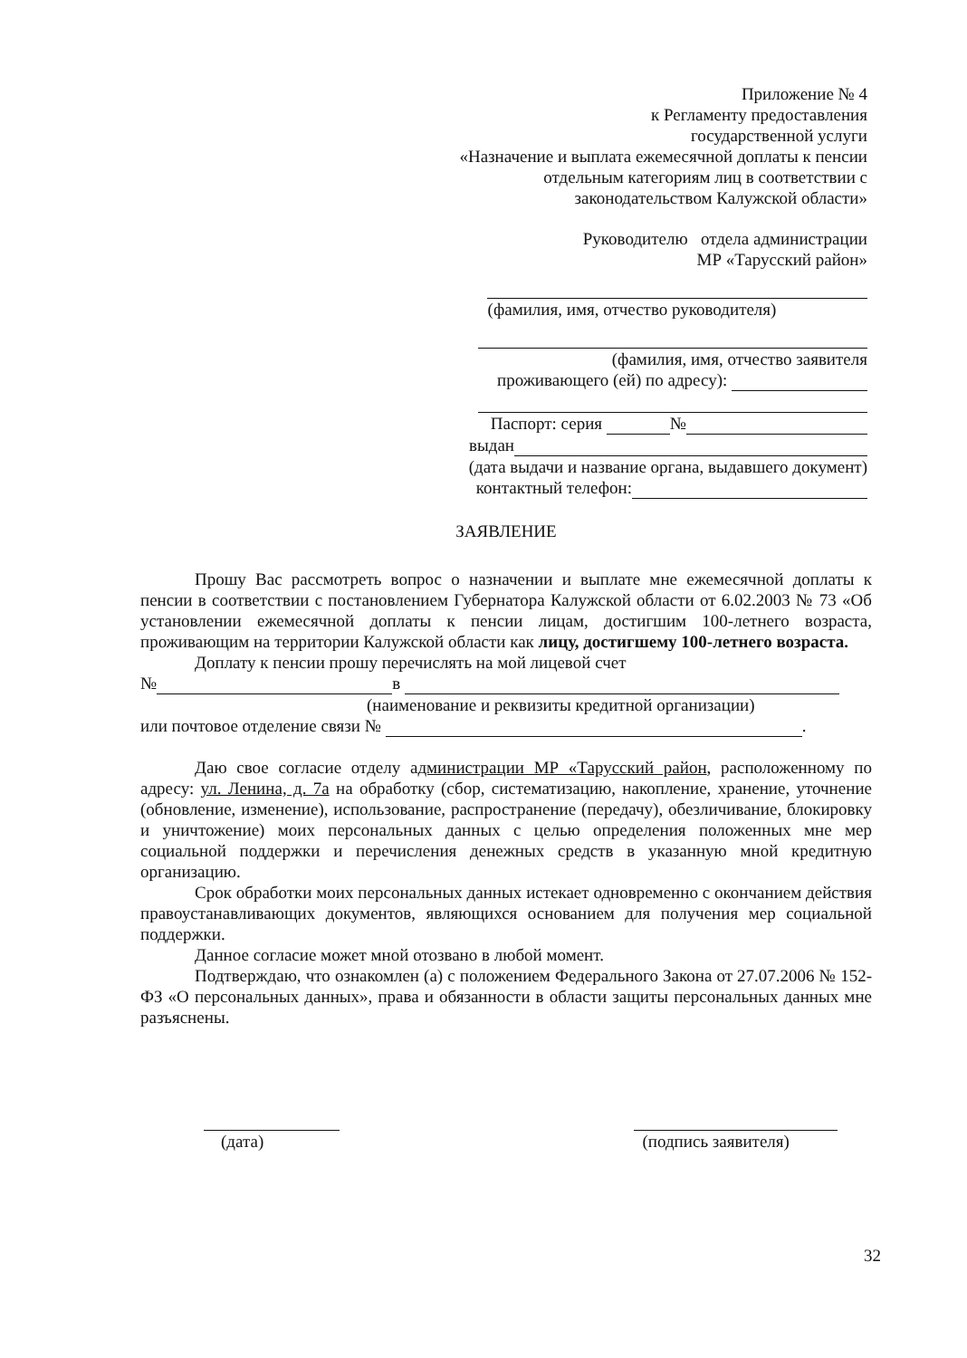Приложение № 4
к Регламенту предоставления
государственной услуги
«Назначение и выплата ежемесячной доплаты к пенсии
отдельным категориям лиц в соответствии с
законодательством Калужской области»
Руководителю отдела администрации
МР «Тарусский район»
(фамилия, имя, отчество руководителя)
(фамилия, имя, отчество заявителя
проживающего (ей) по адресу):
Паспорт: серия №
выдан
(дата выдачи и название органа, выдавшего документ)
контактный телефон:
ЗАЯВЛЕНИЕ
Прошу Вас рассмотреть вопрос о назначении и выплате мне ежемесячной доплаты к пенсии в соответствии с постановлением Губернатора Калужской области от 6.02.2003 № 73 «Об установлении ежемесячной доплаты к пенсии лицам, достигшим 100-летнего возраста, проживающим на территории Калужской области как лицу, достигшему 100-летнего возраста.
Доплату к пенсии прошу перечислять на мой лицевой счет
№ в
(наименование и реквизиты кредитной организации)
или почтовое отделение связи № .
Даю свое согласие отделу администрации МР «Тарусский район, расположенному по адресу: ул. Ленина, д. 7а на обработку (сбор, систематизацию, накопление, хранение, уточнение (обновление, изменение), использование, распространение (передачу), обезличивание, блокировку и уничтожение) моих персональных данных с целью определения положенных мне мер социальной поддержки и перечисления денежных средств в указанную мной кредитную организацию.
Срок обработки моих персональных данных истекает одновременно с окончанием действия правоустанавливающих документов, являющихся основанием для получения мер социальной поддержки.
Данное согласие может мной отозвано в любой момент.
Подтверждаю, что ознакомлен (а) с положением Федерального Закона от 27.07.2006 № 152-ФЗ «О персональных данных», права и обязанности в области защиты персональных данных мне разъяснены.
(дата)
(подпись заявителя)
32